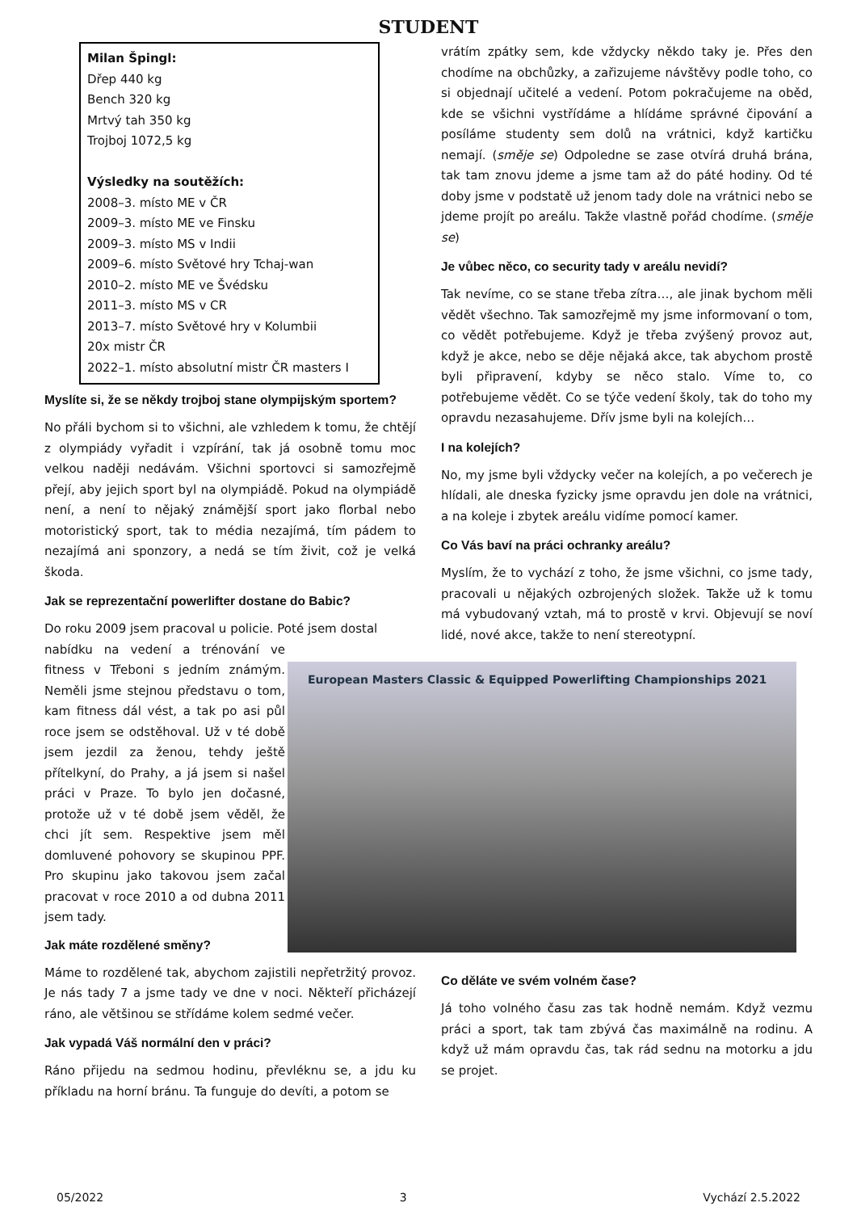STUDENT
Milan Špingl:
Dřep 440 kg
Bench 320 kg
Mrtvý tah 350 kg
Trojboj 1072,5 kg
Výsledky na soutěžích:
2008–3. místo ME v ČR
2009–3. místo ME ve Finsku
2009–3. místo MS v Indii
2009–6. místo Světové hry Tchaj-wan
2010–2. místo ME ve Švédsku
2011–3. místo MS v CR
2013–7. místo Světové hry v Kolumbii
20x mistr ČR
2022–1. místo absolutní mistr ČR masters I
Myslíte si, že se někdy trojboj stane olympijským sportem?
No přáli bychom si to všichni, ale vzhledem k tomu, že chtějí z olympiády vyřadit i vzpírání, tak já osobně tomu moc velkou naději nedávám. Všichni sportovci si samozřejmě přejí, aby jejich sport byl na olympiádě. Pokud na olympiádě není, a není to nějaký známější sport jako florbal nebo motoristický sport, tak to média nezajímá, tím pádem to nezajímá ani sponzory, a nedá se tím živit, což je velká škoda.
Jak se reprezentační powerlifter dostane do Babic?
Do roku 2009 jsem pracoval u policie. Poté jsem dostal
nabídku na vedení a trénování ve fitness v Třeboni s jedním známým. Neměli jsme stejnou představu o tom, kam fitness dál vést, a tak po asi půl roce jsem se odstěhoval. Už v té době jsem jezdil za ženou, tehdy ještě přítelkyní, do Prahy, a já jsem si našel práci v Praze. To bylo jen dočasné, protože už v té době jsem věděl, že chci jít sem. Respektive jsem měl domluvené pohovory se skupinou PPF. Pro skupinu jako takovou jsem začal pracovat v roce 2010 a od dubna 2011 jsem tady.
Jak máte rozdělené směny?
Máme to rozdělené tak, abychom zajistili nepřetržitý provoz. Je nás tady 7 a jsme tady ve dne v noci. Někteří přicházejí ráno, ale většinou se střídáme kolem sedmé večer.
Jak vypadá Váš normální den v práci?
Ráno přijedu na sedmou hodinu, převléknu se, a jdu ku příkladu na horní bránu. Ta funguje do devíti, a potom se
vrátím zpátky sem, kde vždycky někdo taky je. Přes den chodíme na obchůzky, a zařizujeme návštěvy podle toho, co si objednají učitelé a vedení. Potom pokračujeme na oběd, kde se všichni vystřídáme a hlídáme správné čipování a posíláme studenty sem dolů na vrátnici, když kartičku nemají. (směje se) Odpoledne se zase otvírá druhá brána, tak tam znovu jdeme a jsme tam až do páté hodiny. Od té doby jsme v podstatě už jenom tady dole na vrátnici nebo se jdeme projít po areálu. Takže vlastně pořád chodíme. (směje se)
Je vůbec něco, co security tady v areálu nevidí?
Tak nevíme, co se stane třeba zítra…, ale jinak bychom měli vědět všechno. Tak samozřejmě my jsme informovaní o tom, co vědět potřebujeme. Když je třeba zvýšený provoz aut, když je akce, nebo se děje nějaká akce, tak abychom prostě byli připravení, kdyby se něco stalo. Víme to, co potřebujeme vědět. Co se týče vedení školy, tak do toho my opravdu nezasahujeme. Dřív jsme byli na kolejích…
I na kolejích?
No, my jsme byli vždycky večer na kolejích, a po večerech je hlídali, ale dneska fyzicky jsme opravdu jen dole na vrátnici, a na koleje i zbytek areálu vidíme pomocí kamer.
Co Vás baví na práci ochranky areálu?
Myslím, že to vychází z toho, že jsme všichni, co jsme tady, pracovali u nějakých ozbrojených složek. Takže už k tomu má vybudovaný vztah, má to prostě v krvi. Objevují se noví lidé, nové akce, takže to není stereotypní.
European Masters Classic & Equipped Powerlifting Championships 2021
Co děláte ve svém volném čase?
Já toho volného času zas tak hodně nemám. Když vezmu práci a sport, tak tam zbývá čas maximálně na rodinu. A když už mám opravdu čas, tak rád sednu na motorku a jdu se projet.
05/2022 3 Vychází 2.5.2022